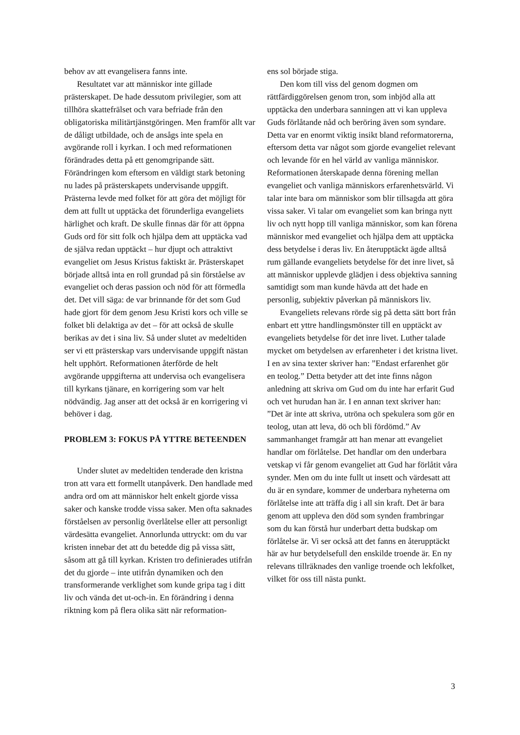behov av att evangelisera fanns inte.
Resultatet var att människor inte gillade prästerskapet. De hade dessutom privilegier, som att tillhöra skattefrälset och vara befriade från den obligatoriska militärtjänstgöringen. Men framför allt var de dåligt utbildade, och de ansågs inte spela en avgörande roll i kyrkan. I och med reformationen förändrades detta på ett genomgripande sätt. Förändringen kom eftersom en väldigt stark betoning nu lades på prästerskapets undervisande uppgift. Prästerna levde med folket för att göra det möjligt för dem att fullt ut upptäcka det förunderliga evangeliets härlighet och kraft. De skulle finnas där för att öppna Guds ord för sitt folk och hjälpa dem att upptäcka vad de själva redan upptäckt – hur djupt och attraktivt evangeliet om Jesus Kristus faktiskt är. Prästerskapet började alltså inta en roll grundad på sin förståelse av evangeliet och deras passion och nöd för att förmedla det. Det vill säga: de var brinnande för det som Gud hade gjort för dem genom Jesu Kristi kors och ville se folket bli delaktiga av det – för att också de skulle berikas av det i sina liv. Så under slutet av medeltiden ser vi ett prästerskap vars undervisande uppgift nästan helt upphört. Reformationen återförde de helt avgörande uppgifterna att undervisa och evangelisera till kyrkans tjänare, en korrigering som var helt nödvändig. Jag anser att det också är en korrigering vi behöver i dag.
PROBLEM 3: FOKUS PÅ YTTRE BETEENDEN
Under slutet av medeltiden tenderade den kristna tron att vara ett formellt utanpåverk. Den handlade med andra ord om att människor helt enkelt gjorde vissa saker och kanske trodde vissa saker. Men ofta saknades förståelsen av personlig överlåtelse eller att personligt värdesätta evangeliet. Annorlunda uttryckt: om du var kristen innebar det att du betedde dig på vissa sätt, såsom att gå till kyrkan. Kristen tro definierades utifrån det du gjorde – inte utifrån dynamiken och den transformerande verklighet som kunde gripa tag i ditt liv och vända det ut-och-in. En förändring i denna riktning kom på flera olika sätt när reformation-
ens sol började stiga.
Den kom till viss del genom dogmen om rättfärdiggörelsen genom tron, som inbjöd alla att upptäcka den underbara sanningen att vi kan uppleva Guds förlåtande nåd och beröring även som syndare. Detta var en enormt viktig insikt bland reformatorerna, eftersom detta var något som gjorde evangeliet relevant och levande för en hel värld av vanliga människor. Reformationen återskapade denna förening mellan evangeliet och vanliga människors erfarenhetsvärld. Vi talar inte bara om människor som blir tillsagda att göra vissa saker. Vi talar om evangeliet som kan bringa nytt liv och nytt hopp till vanliga människor, som kan förena människor med evangeliet och hjälpa dem att upptäcka dess betydelse i deras liv. En återupptäckt ägde alltså rum gällande evangeliets betydelse för det inre livet, så att människor upplevde glädjen i dess objektiva sanning samtidigt som man kunde hävda att det hade en personlig, subjektiv påverkan på människors liv.
Evangeliets relevans rörde sig på detta sätt bort från enbart ett yttre handlingsmönster till en upptäckt av evangeliets betydelse för det inre livet. Luther talade mycket om betydelsen av erfarenheter i det kristna livet. I en av sina texter skriver han: ”Endast erfarenhet gör en teolog.” Detta betyder att det inte finns någon anledning att skriva om Gud om du inte har erfarit Gud och vet hurudan han är. I en annan text skriver han: ”Det är inte att skriva, utröna och spekulera som gör en teolog, utan att leva, dö och bli fördömd.” Av sammanhanget framgår att han menar att evangeliet handlar om förlåtelse. Det handlar om den underbara vetskap vi får genom evangeliet att Gud har förlåtit våra synder. Men om du inte fullt ut insett och värdesatt att du är en syndare, kommer de underbara nyheterna om förlåtelse inte att träffa dig i all sin kraft. Det är bara genom att uppleva den död som synden frambringar som du kan förstå hur underbart detta budskap om förlåtelse är. Vi ser också att det fanns en återupptäckt här av hur betydelsefull den enskilde troende är. En ny relevans tillräknades den vanlige troende och lekfolket, vilket för oss till nästa punkt.
3